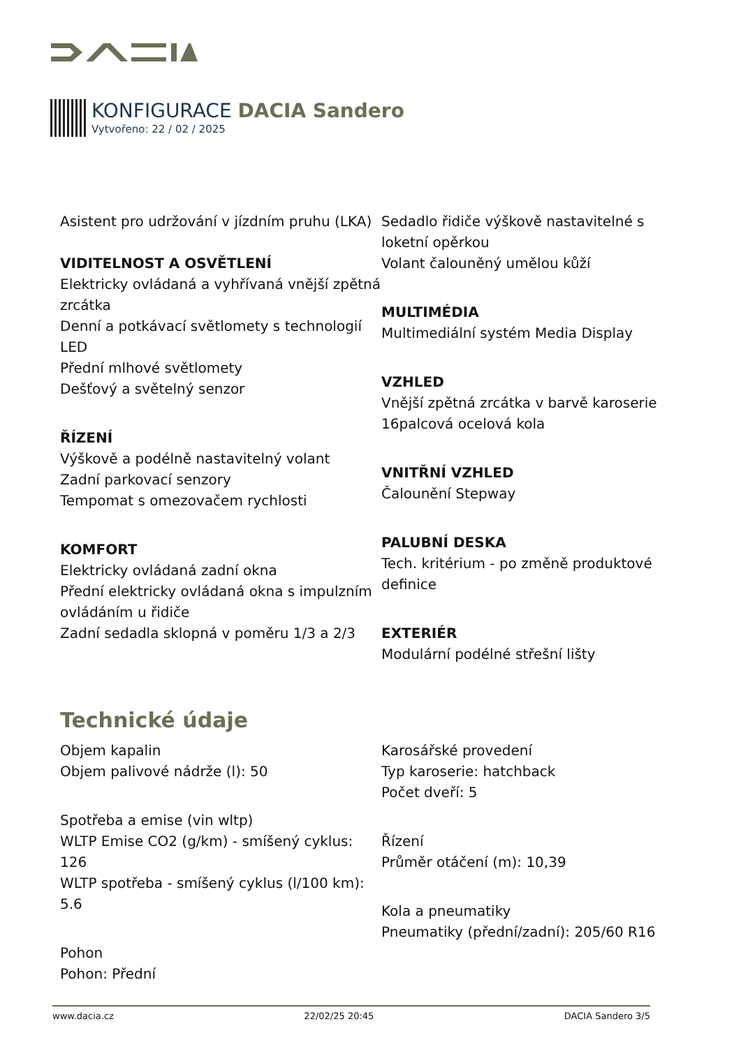KONFIGURACE DACIA Sandero
Vytvořeno: 22 / 02 / 2025
Asistent pro udržování v jízdním pruhu (LKA)
VIDITELNOST A OSVĚTLENÍ
Elektricky ovládaná a vyhřívaná vnější zpětná zrcátka
Denní a potkávací světlomety s technologií LED
Přední mlhové světlomety
Dešťový a světelný senzor
ŘÍZENÍ
Výškově a podélně nastavitelný volant
Zadní parkovací senzory
Tempomat s omezovačem rychlosti
KOMFORT
Elektricky ovládaná zadní okna
Přední elektricky ovládaná okna s impulzním ovládáním u řidiče
Zadní sedadla sklopná v poměru 1/3 a 2/3
Sedadlo řidiče výškově nastavitelné s loketní opěrkou
Volant čalouněný umělou kůží
MULTIMÉDIA
Multimediální systém Media Display
VZHLED
Vnější zpětná zrcátka v barvě karoserie
16palcová ocelová kola
VNITŘNÍ VZHLED
Čalounění Stepway
PALUBNÍ DESKA
Tech. kritérium - po změně produktové definice
EXTERIÉR
Modulární podélné střešní lišty
Technické údaje
Objem kapalin
Objem palivové nádrže (l): 50
Spotřeba a emise (vin wltp)
WLTP Emise CO2 (g/km) - smíšený cyklus: 126
WLTP spotřeba - smíšený cyklus (l/100 km): 5.6
Pohon
Pohon: Přední
Karosářské provedení
Typ karoserie: hatchback
Počet dveří: 5
Řízení
Průměr otáčení (m): 10,39
Kola a pneumatiky
Pneumatiky (přední/zadní): 205/60 R16
www.dacia.cz 22/02/25 20:45 DACIA Sandero 3/5